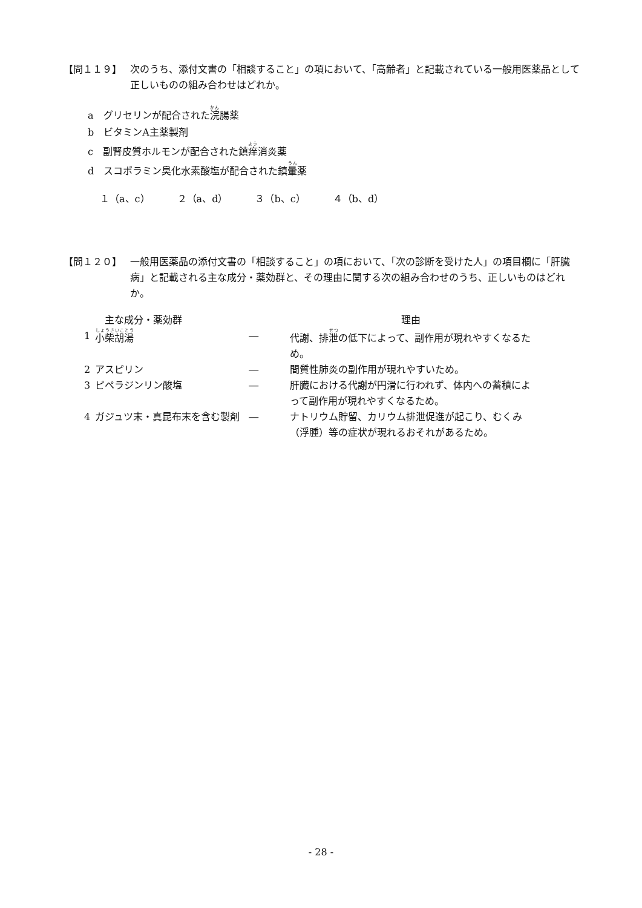【問１１９】 次のうち、添付文書の「相談すること」の項において、「高齢者」と記載されている一般用医薬品として正しいものの組み合わせはどれか。
a　グリセリンが配合された浣腸薬
b　ビタミンA主薬製剤
c　副腎皮質ホルモンが配合された鎮痒消炎薬
d　スコポラミン臭化水素酸塩が配合された鎮暈薬
１（a、c） ２（a、d） ３（b、c） ４（b、d）
【問１２０】 一般用医薬品の添付文書の「相談すること」の項において、「次の診断を受けた人」の項目欄に「肝臓病」と記載される主な成分・薬効群と、その理由に関する次の組み合わせのうち、正しいものはどれか。
| | 主な成分・薬効群 | | 理由 |
| 1 | 小柴胡湯 | ― | 代謝、排 泄 の低下によって、副作用が現れやすくなるため。 |
| 2 | アスピリン | ― | 間質性肺炎の副作用が現れやすいため。 |
| 3 | ピペラジンリン酸塩 | ― | 肝臓における代謝が円滑に行われず、体内への蓄積によって副作用が現れやすくなるため。 |
| 4 | ガジュツ末・真昆布末を含む製剤 | ― | ナトリウム貯留、カリウム排泄促進が起こり、むくみ（浮腫）等の症状が現れるおそれがあるため。 |
- 28 -